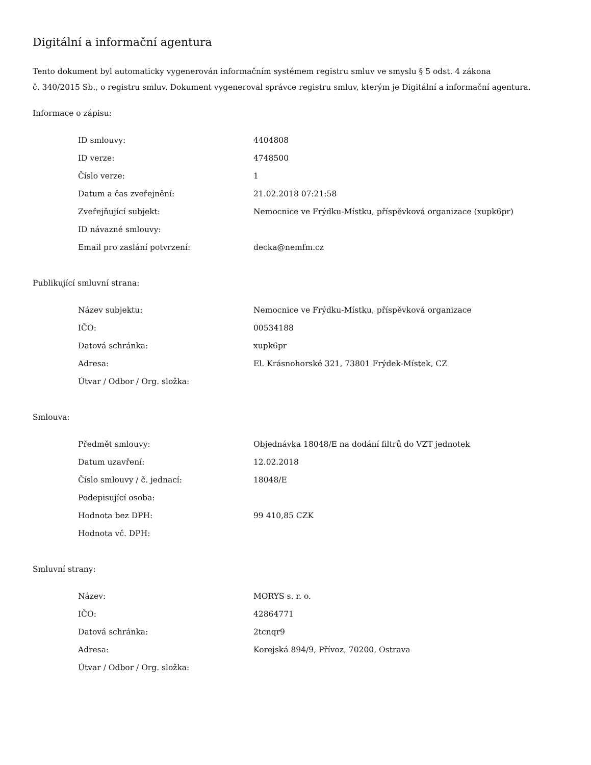Digitální a informační agentura
Tento dokument byl automaticky vygenerován informačním systémem registru smluv ve smyslu § 5 odst. 4 zákona
č. 340/2015 Sb., o registru smluv. Dokument vygeneroval správce registru smluv, kterým je Digitální a informační agentura.
Informace o zápisu:
| ID smlouvy: | 4404808 |
| ID verze: | 4748500 |
| Číslo verze: | 1 |
| Datum a čas zveřejnění: | 21.02.2018 07:21:58 |
| Zveřejňující subjekt: | Nemocnice ve Frýdku-Místku, příspěvková organizace (xupk6pr) |
| ID návazné smlouvy: | |
| Email pro zaslání potvrzení: | decka@nemfm.cz |
Publikující smluvní strana:
| Název subjektu: | Nemocnice ve Frýdku-Místku, příspěvková organizace |
| IČO: | 00534188 |
| Datová schránka: | xupk6pr |
| Adresa: | El. Krásnohorské 321, 73801 Frýdek-Místek, CZ |
| Útvar / Odbor / Org. složka: | |
Smlouva:
| Předmět smlouvy: | Objednávka 18048/E na dodání filtrů do VZT jednotek |
| Datum uzavření: | 12.02.2018 |
| Číslo smlouvy / č. jednací: | 18048/E |
| Podepisující osoba: | |
| Hodnota bez DPH: | 99 410,85 CZK |
| Hodnota vč. DPH: | |
Smluvní strany:
| Název: | MORYS s. r. o. |
| IČO: | 42864771 |
| Datová schránka: | 2tcnqr9 |
| Adresa: | Korejská 894/9, Přívoz, 70200, Ostrava |
| Útvar / Odbor / Org. složka: | |